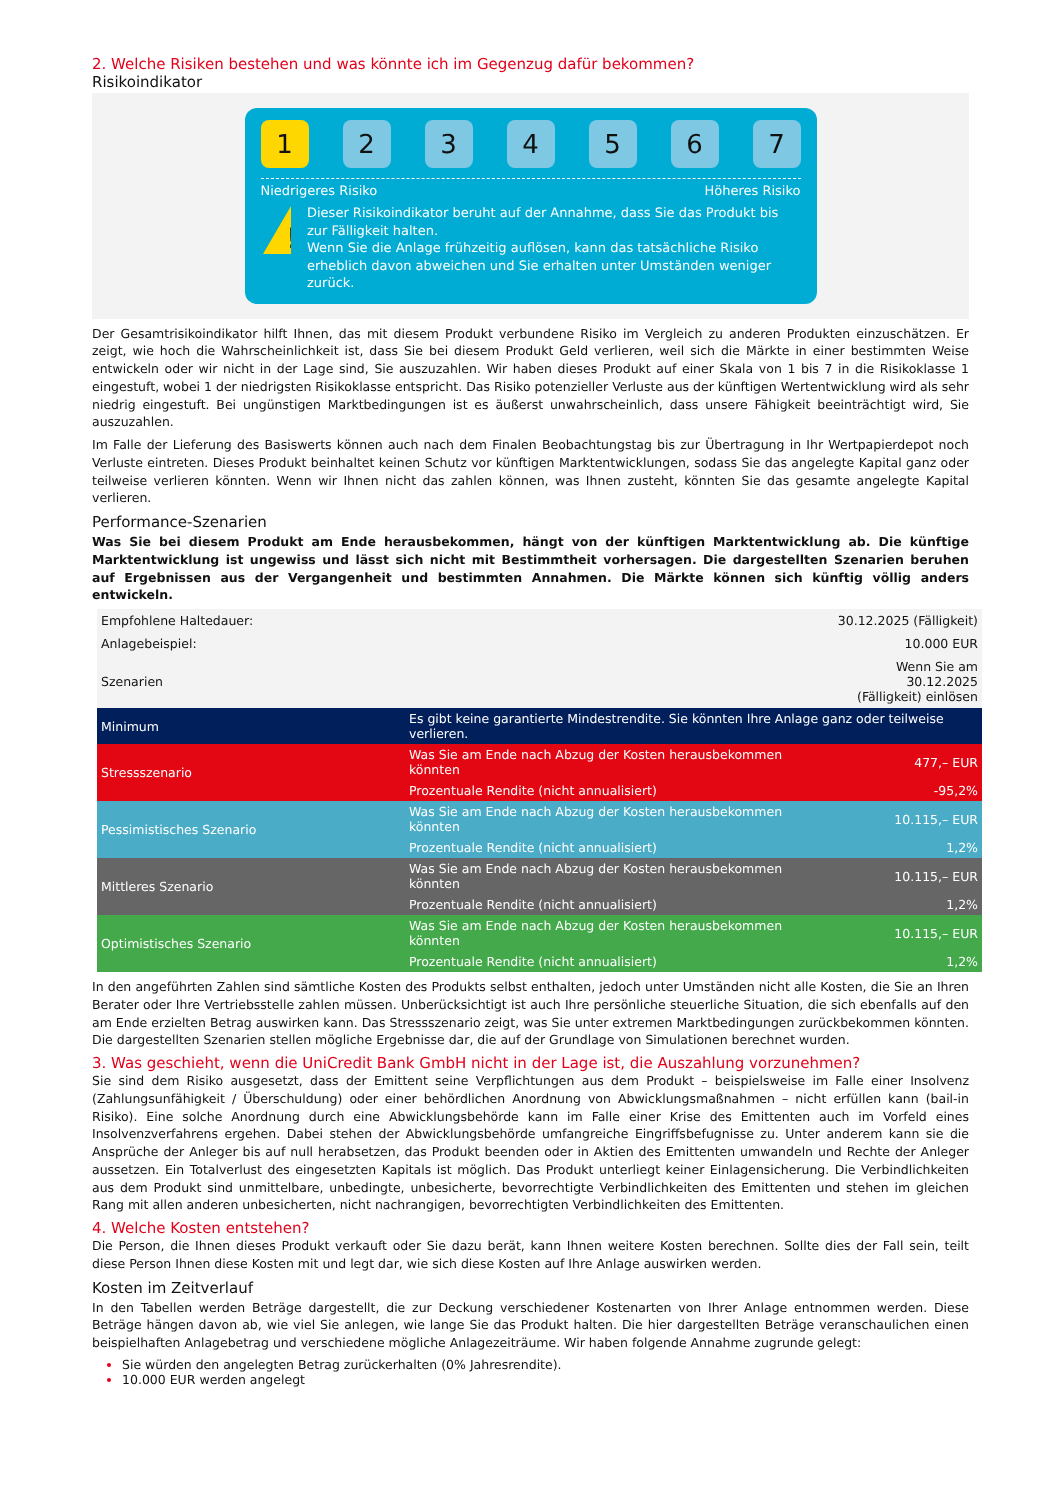2. Welche Risiken bestehen und was könnte ich im Gegenzug dafür bekommen?
Risikoindikator
1 2 3 4 5 6 7
Niedrigeres Risiko Höheres Risiko
!
Dieser Risikoindikator beruht auf der Annahme, dass Sie das Produkt bis zur Fälligkeit halten.
Wenn Sie die Anlage frühzeitig auflösen, kann das tatsächliche Risiko erheblich davon abweichen und Sie erhalten unter Umständen weniger zurück.
Der Gesamtrisikoindikator hilft Ihnen, das mit diesem Produkt verbundene Risiko im Vergleich zu anderen Produkten einzuschätzen. Er zeigt, wie hoch die Wahrscheinlichkeit ist, dass Sie bei diesem Produkt Geld verlieren, weil sich die Märkte in einer bestimmten Weise entwickeln oder wir nicht in der Lage sind, Sie auszuzahlen. Wir haben dieses Produkt auf einer Skala von 1 bis 7 in die Risikoklasse 1 eingestuft, wobei 1 der niedrigsten Risikoklasse entspricht. Das Risiko potenzieller Verluste aus der künftigen Wertentwicklung wird als sehr niedrig eingestuft. Bei ungünstigen Marktbedingungen ist es äußerst unwahrscheinlich, dass unsere Fähigkeit beeinträchtigt wird, Sie auszuzahlen.
Im Falle der Lieferung des Basiswerts können auch nach dem Finalen Beobachtungstag bis zur Übertragung in Ihr Wertpapierdepot noch Verluste eintreten. Dieses Produkt beinhaltet keinen Schutz vor künftigen Marktentwicklungen, sodass Sie das angelegte Kapital ganz oder teilweise verlieren könnten. Wenn wir Ihnen nicht das zahlen können, was Ihnen zusteht, könnten Sie das gesamte angelegte Kapital verlieren.
Performance-Szenarien
Was Sie bei diesem Produkt am Ende herausbekommen, hängt von der künftigen Marktentwicklung ab. Die künftige Marktentwicklung ist ungewiss und lässt sich nicht mit Bestimmtheit vorhersagen. Die dargestellten Szenarien beruhen auf Ergebnissen aus der Vergangenheit und bestimmten Annahmen. Die Märkte können sich künftig völlig anders entwickeln.
| Empfohlene Haltedauer: | | 30.12.2025 (Fälligkeit) |
| Anlagebeispiel: | | 10.000 EUR |
| Szenarien | | Wenn Sie am 30.12.2025 (Fälligkeit) einlösen |
| Minimum | Es gibt keine garantierte Mindestrendite. Sie könnten Ihre Anlage ganz oder teilweise verlieren. | |
| Stressszenario | Was Sie am Ende nach Abzug der Kosten herausbekommen könnten | 477,– EUR |
| | Prozentuale Rendite (nicht annualisiert) | -95,2% |
| Pessimistisches Szenario | Was Sie am Ende nach Abzug der Kosten herausbekommen könnten | 10.115,– EUR |
| | Prozentuale Rendite (nicht annualisiert) | 1,2% |
| Mittleres Szenario | Was Sie am Ende nach Abzug der Kosten herausbekommen könnten | 10.115,– EUR |
| | Prozentuale Rendite (nicht annualisiert) | 1,2% |
| Optimistisches Szenario | Was Sie am Ende nach Abzug der Kosten herausbekommen könnten | 10.115,– EUR |
| | Prozentuale Rendite (nicht annualisiert) | 1,2% |
In den angeführten Zahlen sind sämtliche Kosten des Produkts selbst enthalten, jedoch unter Umständen nicht alle Kosten, die Sie an Ihren Berater oder Ihre Vertriebsstelle zahlen müssen. Unberücksichtigt ist auch Ihre persönliche steuerliche Situation, die sich ebenfalls auf den am Ende erzielten Betrag auswirken kann. Das Stressszenario zeigt, was Sie unter extremen Marktbedingungen zurückbekommen könnten. Die dargestellten Szenarien stellen mögliche Ergebnisse dar, die auf der Grundlage von Simulationen berechnet wurden.
3. Was geschieht, wenn die UniCredit Bank GmbH nicht in der Lage ist, die Auszahlung vorzunehmen?
Sie sind dem Risiko ausgesetzt, dass der Emittent seine Verpflichtungen aus dem Produkt – beispielsweise im Falle einer Insolvenz (Zahlungsunfähigkeit / Überschuldung) oder einer behördlichen Anordnung von Abwicklungsmaßnahmen – nicht erfüllen kann (bail-in Risiko). Eine solche Anordnung durch eine Abwicklungsbehörde kann im Falle einer Krise des Emittenten auch im Vorfeld eines Insolvenzverfahrens ergehen. Dabei stehen der Abwicklungsbehörde umfangreiche Eingriffsbefugnisse zu. Unter anderem kann sie die Ansprüche der Anleger bis auf null herabsetzen, das Produkt beenden oder in Aktien des Emittenten umwandeln und Rechte der Anleger aussetzen. Ein Totalverlust des eingesetzten Kapitals ist möglich. Das Produkt unterliegt keiner Einlagensicherung. Die Verbindlichkeiten aus dem Produkt sind unmittelbare, unbedingte, unbesicherte, bevorrechtigte Verbindlichkeiten des Emittenten und stehen im gleichen Rang mit allen anderen unbesicherten, nicht nachrangigen, bevorrechtigten Verbindlichkeiten des Emittenten.
4. Welche Kosten entstehen?
Die Person, die Ihnen dieses Produkt verkauft oder Sie dazu berät, kann Ihnen weitere Kosten berechnen. Sollte dies der Fall sein, teilt diese Person Ihnen diese Kosten mit und legt dar, wie sich diese Kosten auf Ihre Anlage auswirken werden.
Kosten im Zeitverlauf
In den Tabellen werden Beträge dargestellt, die zur Deckung verschiedener Kostenarten von Ihrer Anlage entnommen werden. Diese Beträge hängen davon ab, wie viel Sie anlegen, wie lange Sie das Produkt halten. Die hier dargestellten Beträge veranschaulichen einen beispielhaften Anlagebetrag und verschiedene mögliche Anlagezeiträume. Wir haben folgende Annahme zugrunde gelegt:
Sie würden den angelegten Betrag zurückerhalten (0% Jahresrendite).
10.000 EUR werden angelegt